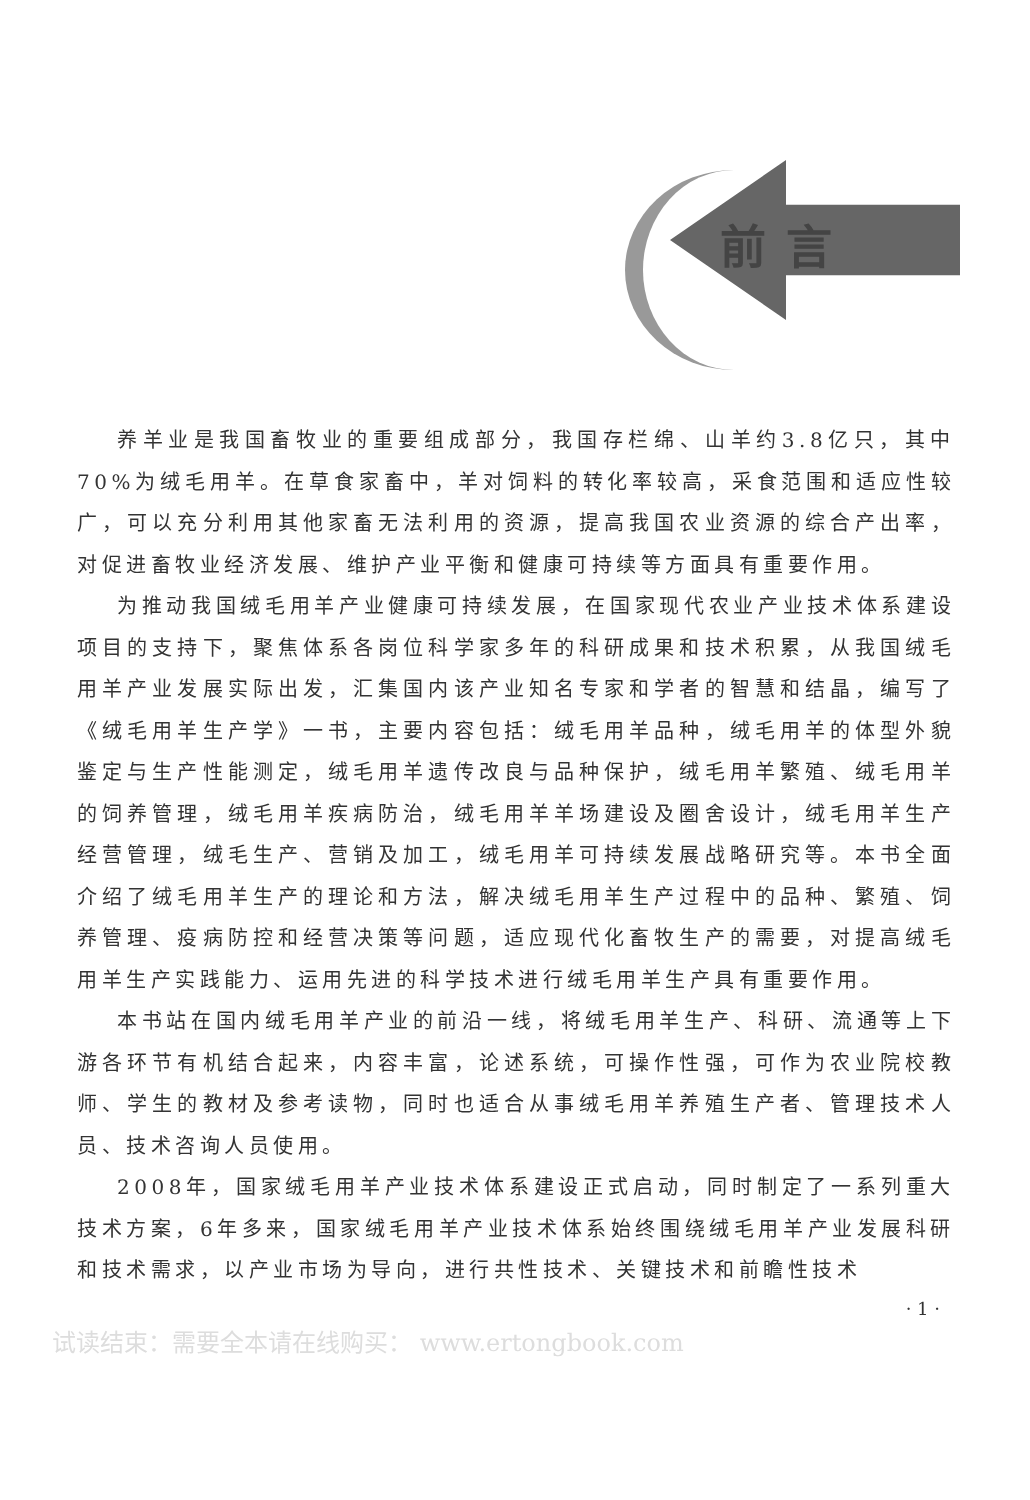前言
养羊业是我国畜牧业的重要组成部分，我国存栏绵、山羊约3.8亿只，其中70%为绒毛用羊。在草食家畜中，羊对饲料的转化率较高，采食范围和适应性较广，可以充分利用其他家畜无法利用的资源，提高我国农业资源的综合产出率，对促进畜牧业经济发展、维护产业平衡和健康可持续等方面具有重要作用。
为推动我国绒毛用羊产业健康可持续发展，在国家现代农业产业技术体系建设项目的支持下，聚焦体系各岗位科学家多年的科研成果和技术积累，从我国绒毛用羊产业发展实际出发，汇集国内该产业知名专家和学者的智慧和结晶，编写了《绒毛用羊生产学》一书，主要内容包括：绒毛用羊品种，绒毛用羊的体型外貌鉴定与生产性能测定，绒毛用羊遗传改良与品种保护，绒毛用羊繁殖、绒毛用羊的饲养管理，绒毛用羊疾病防治，绒毛用羊羊场建设及圈舍设计，绒毛用羊生产经营管理，绒毛生产、营销及加工，绒毛用羊可持续发展战略研究等。本书全面介绍了绒毛用羊生产的理论和方法，解决绒毛用羊生产过程中的品种、繁殖、饲养管理、疫病防控和经营决策等问题，适应现代化畜牧生产的需要，对提高绒毛用羊生产实践能力、运用先进的科学技术进行绒毛用羊生产具有重要作用。
本书站在国内绒毛用羊产业的前沿一线，将绒毛用羊生产、科研、流通等上下游各环节有机结合起来，内容丰富，论述系统，可操作性强，可作为农业院校教师、学生的教材及参考读物，同时也适合从事绒毛用羊养殖生产者、管理技术人员、技术咨询人员使用。
2008年，国家绒毛用羊产业技术体系建设正式启动，同时制定了一系列重大技术方案，6年多来，国家绒毛用羊产业技术体系始终围绕绒毛用羊产业发展科研和技术需求，以产业市场为导向，进行共性技术、关键技术和前瞻性技术
· 1 ·
试读结束：需要全本请在线购买： www.ertongbook.com